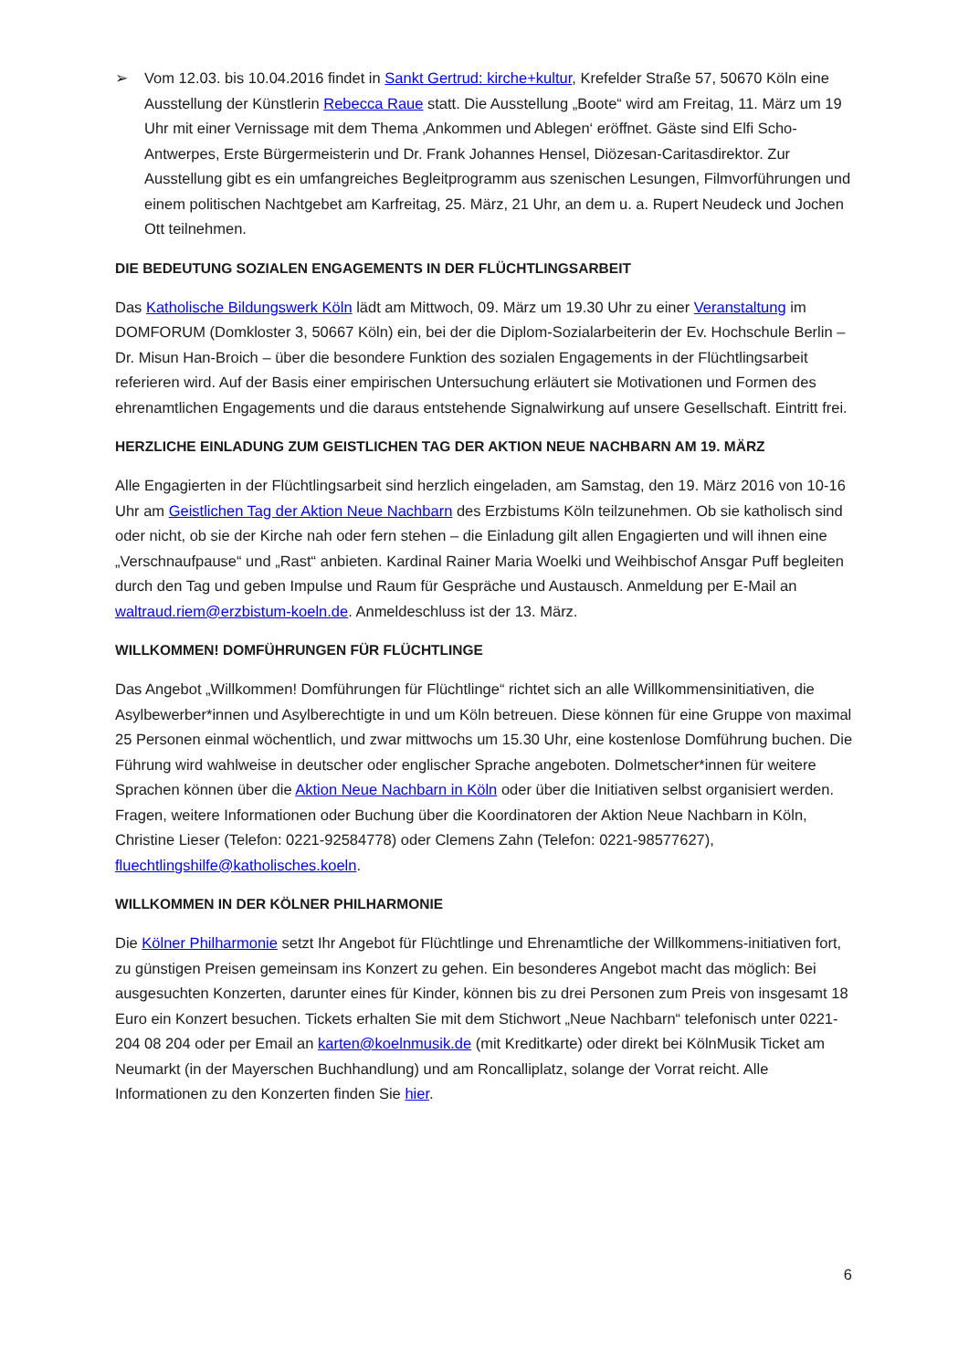➢ Vom 12.03. bis 10.04.2016 findet in Sankt Gertrud: kirche+kultur, Krefelder Straße 57, 50670 Köln eine Ausstellung der Künstlerin Rebecca Raue statt. Die Ausstellung „Boote“ wird am Freitag, 11. März um 19 Uhr mit einer Vernissage mit dem Thema ‚Ankommen und Ablegen‘ eröffnet. Gäste sind Elfi Scho-Antwerpes, Erste Bürgermeisterin und Dr. Frank Johannes Hensel, Diözesan-Caritasdirektor. Zur Ausstellung gibt es ein umfangreiches Begleitprogramm aus szenischen Lesungen, Filmvorführungen und einem politischen Nachtgebet am Karfreitag, 25. März, 21 Uhr, an dem u. a. Rupert Neudeck und Jochen Ott teilnehmen.
DIE BEDEUTUNG SOZIALEN ENGAGEMENTS IN DER FLÜCHTLINGSARBEIT
Das Katholische Bildungswerk Köln lädt am Mittwoch, 09. März um 19.30 Uhr zu einer Veranstaltung im DOMFORUM (Domkloster 3, 50667 Köln) ein, bei der die Diplom-Sozialarbeiterin der Ev. Hochschule Berlin – Dr. Misun Han-Broich – über die besondere Funktion des sozialen Engagements in der Flüchtlingsarbeit referieren wird. Auf der Basis einer empirischen Untersuchung erläutert sie Motivationen und Formen des ehrenamtlichen Engagements und die daraus entstehende Signalwirkung auf unsere Gesellschaft. Eintritt frei.
HERZLICHE EINLADUNG ZUM GEISTLICHEN TAG DER AKTION NEUE NACHBARN AM 19. MÄRZ
Alle Engagierten in der Flüchtlingsarbeit sind herzlich eingeladen, am Samstag, den 19. März 2016 von 10-16 Uhr am Geistlichen Tag der Aktion Neue Nachbarn des Erzbistums Köln teilzunehmen. Ob sie katholisch sind oder nicht, ob sie der Kirche nah oder fern stehen – die Einladung gilt allen Engagierten und will ihnen eine „Verschnaufpause“ und „Rast“ anbieten. Kardinal Rainer Maria Woelki und Weihbischof Ansgar Puff begleiten durch den Tag und geben Impulse und Raum für Gespräche und Austausch. Anmeldung per E-Mail an waltraud.riem@erzbistum-koeln.de. Anmeldeschluss ist der 13. März.
WILLKOMMEN! DOMFÜHRUNGEN FÜR FLÜCHTLINGE
Das Angebot „Willkommen! Domführungen für Flüchtlinge“ richtet sich an alle Willkommensinitiativen, die Asylbewerber*innen und Asylberechtigte in und um Köln betreuen. Diese können für eine Gruppe von maximal 25 Personen einmal wöchentlich, und zwar mittwochs um 15.30 Uhr, eine kostenlose Domführung buchen. Die Führung wird wahlweise in deutscher oder englischer Sprache angeboten. Dolmetscher*innen für weitere Sprachen können über die Aktion Neue Nachbarn in Köln oder über die Initiativen selbst organisiert werden. Fragen, weitere Informationen oder Buchung über die Koordinatoren der Aktion Neue Nachbarn in Köln, Christine Lieser (Telefon: 0221-92584778) oder Clemens Zahn (Telefon: 0221-98577627), fluechtlingshilfe@katholisches.koeln.
WILLKOMMEN IN DER KÖLNER PHILHARMONIE
Die Kölner Philharmonie setzt Ihr Angebot für Flüchtlinge und Ehrenamtliche der Willkommens-initiativen fort, zu günstigen Preisen gemeinsam ins Konzert zu gehen. Ein besonderes Angebot macht das möglich: Bei ausgesuchten Konzerten, darunter eines für Kinder, können bis zu drei Personen zum Preis von insgesamt 18 Euro ein Konzert besuchen. Tickets erhalten Sie mit dem Stichwort „Neue Nachbarn“ telefonisch unter 0221-204 08 204 oder per Email an karten@koelnmusik.de (mit Kreditkarte) oder direkt bei KölnMusik Ticket am Neumarkt (in der Mayerschen Buchhandlung) und am Roncalliplatz, solange der Vorrat reicht. Alle Informationen zu den Konzerten finden Sie hier.
6